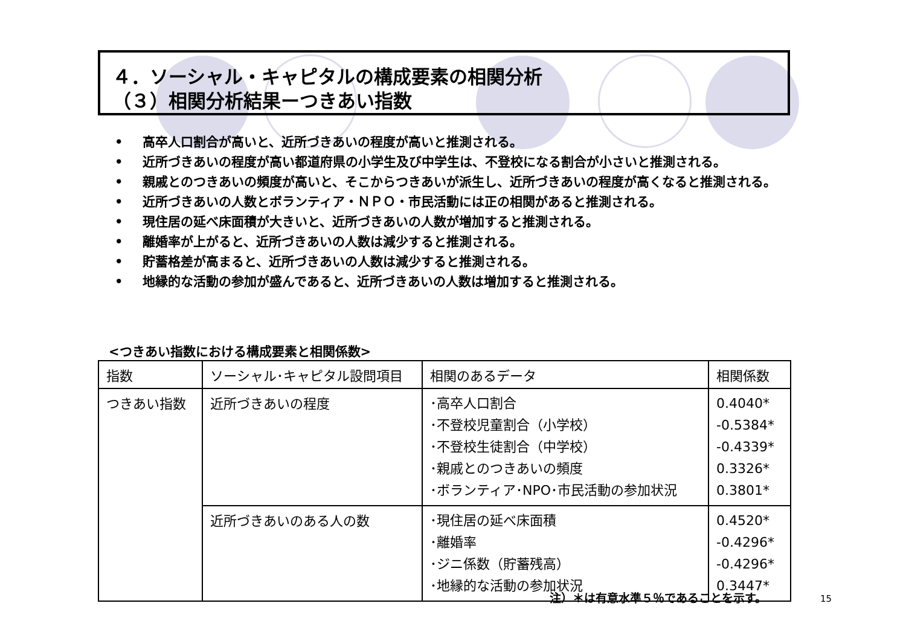４．ソーシャル・キャピタルの構成要素の相関分析
（３）相関分析結果ーつきあい指数
• 高卒人口割合が高いと、近所づきあいの程度が高いと推測される。
• 近所づきあいの程度が高い都道府県の小学生及び中学生は、不登校になる割合が小さいと推測される。
• 親戚とのつきあいの頻度が高いと、そこからつきあいが派生し、近所づきあいの程度が高くなると推測される。
• 近所づきあいの人数とボランティア・ＮＰＯ・市民活動には正の相関があると推測される。
• 現住居の延べ床面積が大きいと、近所づきあいの人数が増加すると推測される。
• 離婚率が上がると、近所づきあいの人数は減少すると推測される。
• 貯蓄格差が高まると、近所づきあいの人数は減少すると推測される。
• 地縁的な活動の参加が盛んであると、近所づきあいの人数は増加すると推測される。
<つきあい指数における構成要素と相関係数>
| 指数 | ソーシャル･キャピタル設問項目 | 相関のあるデータ | 相関係数 |
| --- | --- | --- | --- |
| つきあい指数 | 近所づきあいの程度 | ･高卒人口割合 ･不登校児童割合（小学校） ･不登校生徒割合（中学校） ･親戚とのつきあいの頻度 ･ボランティア･NPO･市民活動の参加状況 | 0.4040* -0.5384* -0.4339* 0.3326* 0.3801* |
| | 近所づきあいのある人の数 | ･現住居の延べ床面積 ･離婚率 ･ジニ係数（貯蓄残高） ･地縁的な活動の参加状況 | 0.4520* -0.4296* -0.4296* 0.3447* |
注）＊は有意水準５％であることを示す。
15